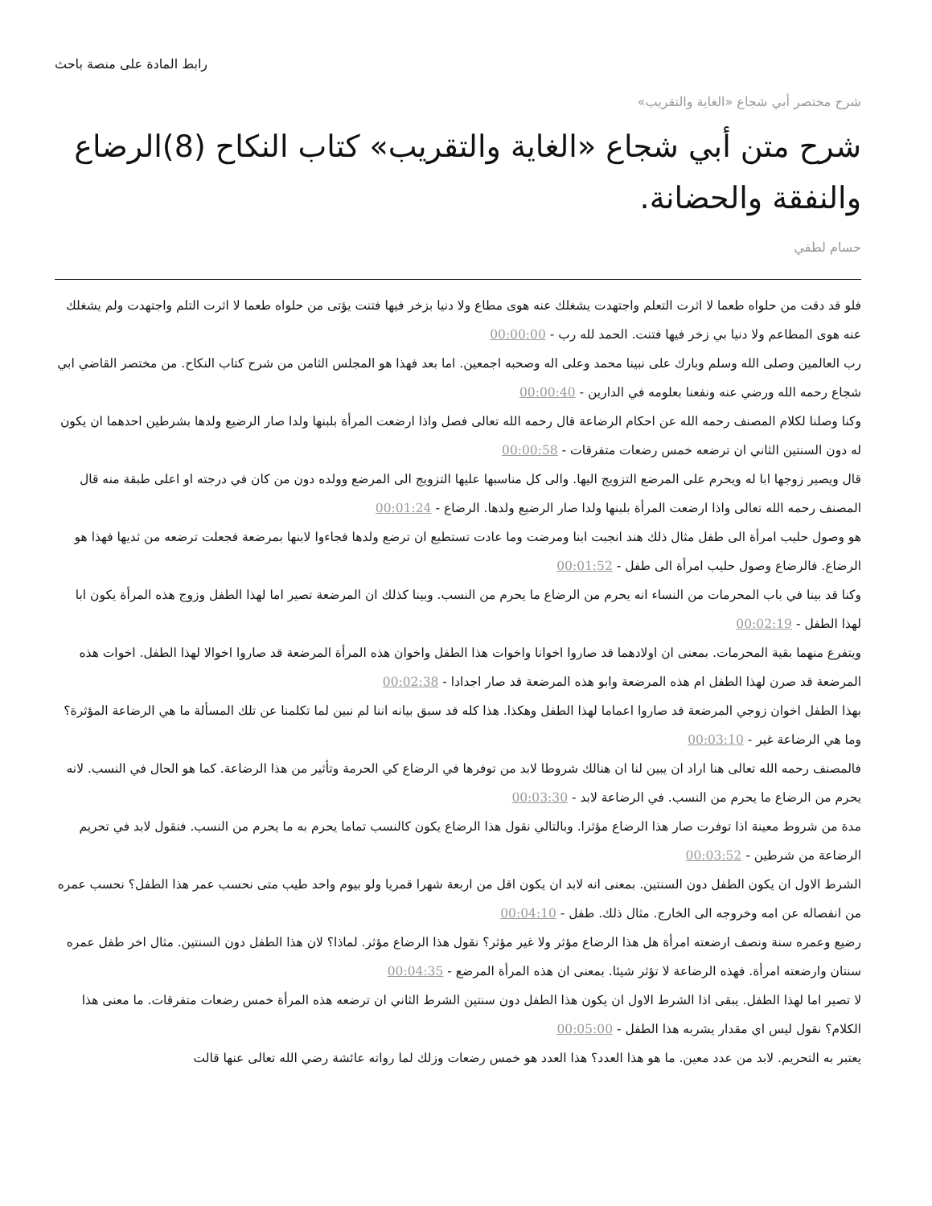رابط المادة على منصة باحث
شرح مختصر أبي شجاع «الغاية والتقريب»
شرح متن أبي شجاع «الغاية والتقريب» كتاب النكاح (8)الرضاع والنفقة والحضانة.
حسام لطفي
فلو قد دقت من حلواه طعما لا اثرت التعلم واجتهدت يشغلك عنه هوى مطاع ولا دنيا بزخر فيها فتنت يؤتى من حلواه طعما لا اثرت التلم واجتهدت ولم يشغلك عنه هوى المطاعم ولا دنيا بي زخر فيها فتنت. الحمد لله رب - 00:00:00
رب العالمين وصلى الله وسلم وبارك على نبينا محمد وعلى اله وصحبه اجمعين. اما بعد فهذا هو المجلس الثامن من شرح كتاب النكاح. من مختصر القاضي ابي شجاع رحمه الله ورضي عنه ونفعنا بعلومه في الدارين - 00:00:40
وكنا وصلنا لكلام المصنف رحمه الله عن احكام الرضاعة قال رحمه الله تعالى فصل واذا ارضعت المرأة بلبنها ولدا صار الرضيع ولدها بشرطين احدهما ان يكون له دون السنتين الثاني ان ترضعه خمس رضعات متفرقات - 00:00:58
قال ويصير زوجها ابا له ويحرم على المرضع التزويج اليها. والى كل مناسبها عليها التزويج الى المرضع وولده دون من كان في درجته او اعلى طبقة منه قال المصنف رحمه الله تعالى واذا ارضعت المرأة بلبنها ولدا صار الرضيع ولدها. الرضاع - 00:01:24
هو وصول حليب امرأة الى طفل مثال ذلك هند انجبت ابنا ومرضت وما عادت تستطيع ان ترضع ولدها فجاءوا لابنها بمرضعة فجعلت ترضعه من ثديها فهذا هو الرضاع. فالرضاع وصول حليب امرأة الى طفل - 00:01:52
وكنا قد بينا في باب المحرمات من النساء انه يحرم من الرضاع ما يحرم من النسب. وبينا كذلك ان المرضعة تصير اما لهذا الطفل وزوج هذه المرأة يكون ابا لهذا الطفل - 00:02:19
ويتفرع منهما بقية المحرمات. بمعنى ان اولادهما قد صاروا اخوانا واخوات هذا الطفل واخوان هذه المرأة المرضعة قد صاروا اخوالا لهذا الطفل. اخوات هذه المرضعة قد صرن لهذا الطفل ام هذه المرضعة وابو هذه المرضعة قد صار اجدادا - 00:02:38
بهذا الطفل اخوان زوجي المرضعة قد صاروا اعماما لهذا الطفل وهكذا. هذا كله قد سبق بيانه اننا لم نبين لما تكلمنا عن تلك المسألة ما هي الرضاعة المؤثرة؟ وما هي الرضاعة غير - 00:03:10
فالمصنف رحمه الله تعالى هنا اراد ان يبين لنا ان هنالك شروطا لابد من توفرها في الرضاع كي الحرمة وتأثير من هذا الرضاعة. كما هو الحال في النسب. لانه يحرم من الرضاع ما يحرم من النسب. في الرضاعة لابد - 00:03:30
مدة من شروط معينة اذا توفرت صار هذا الرضاع مؤثرا. وبالتالي نقول هذا الرضاع يكون كالنسب تماما يحرم به ما يحرم من النسب. فنقول لابد في تحريم الرضاعة من شرطين - 00:03:52
الشرط الاول ان يكون الطفل دون السنتين. بمعنى انه لابد ان يكون اقل من اربعة شهرا قمريا ولو بيوم واحد طيب متى نحسب عمر هذا الطفل؟ نحسب عمره من انفصاله عن امه وخروجه الى الخارج. مثال ذلك. طفل - 00:04:10
رضيع وعمره سنة ونصف ارضعته امرأة هل هذا الرضاع مؤثر ولا غير مؤثر؟ نقول هذا الرضاع مؤثر. لماذا؟ لان هذا الطفل دون السنتين. مثال اخر طفل عمره سنتان وارضعته امرأة. فهذه الرضاعة لا تؤثر شيئا. بمعنى ان هذه المرأة المرضع - 00:04:35
لا تصير اما لهذا الطفل. يبقى اذا الشرط الاول ان يكون هذا الطفل دون سنتين الشرط الثاني ان ترضعه هذه المرأة خمس رضعات متفرقات. ما معنى هذا الكلام؟ نقول ليس اي مقدار يشربه هذا الطفل - 00:05:00
يعتبر به التحريم. لابد من عدد معين. ما هو هذا العدد؟ هذا العدد هو خمس رضعات وزلك لما رواته عائشة رضي الله تعالى عنها قالت